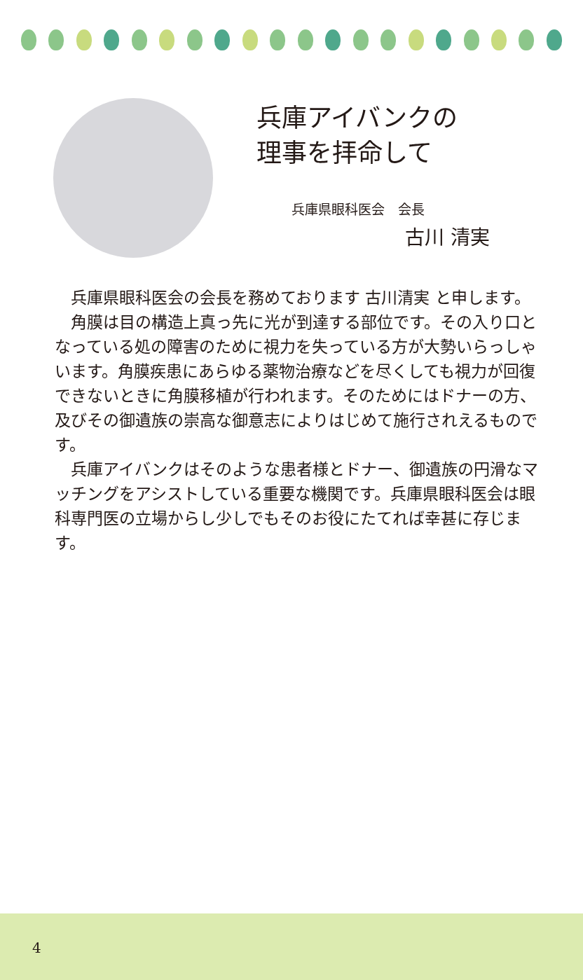兵庫アイバンクの
理事を拝命して
兵庫県眼科医会　会長
古川 清実
兵庫県眼科医会の会長を務めております 古川清実 と申します。
角膜は目の構造上真っ先に光が到達する部位です。その入り口となっている処の障害のために視力を失っている方が大勢いらっしゃいます。角膜疾患にあらゆる薬物治療などを尽くしても視力が回復できないときに角膜移植が行われます。そのためにはドナーの方、及びその御遺族の崇高な御意志によりはじめて施行されえるものです。
兵庫アイバンクはそのような患者様とドナー、御遺族の円滑なマッチングをアシストしている重要な機関です。兵庫県眼科医会は眼科専門医の立場からし少しでもそのお役にたてれば幸甚に存じます。
4